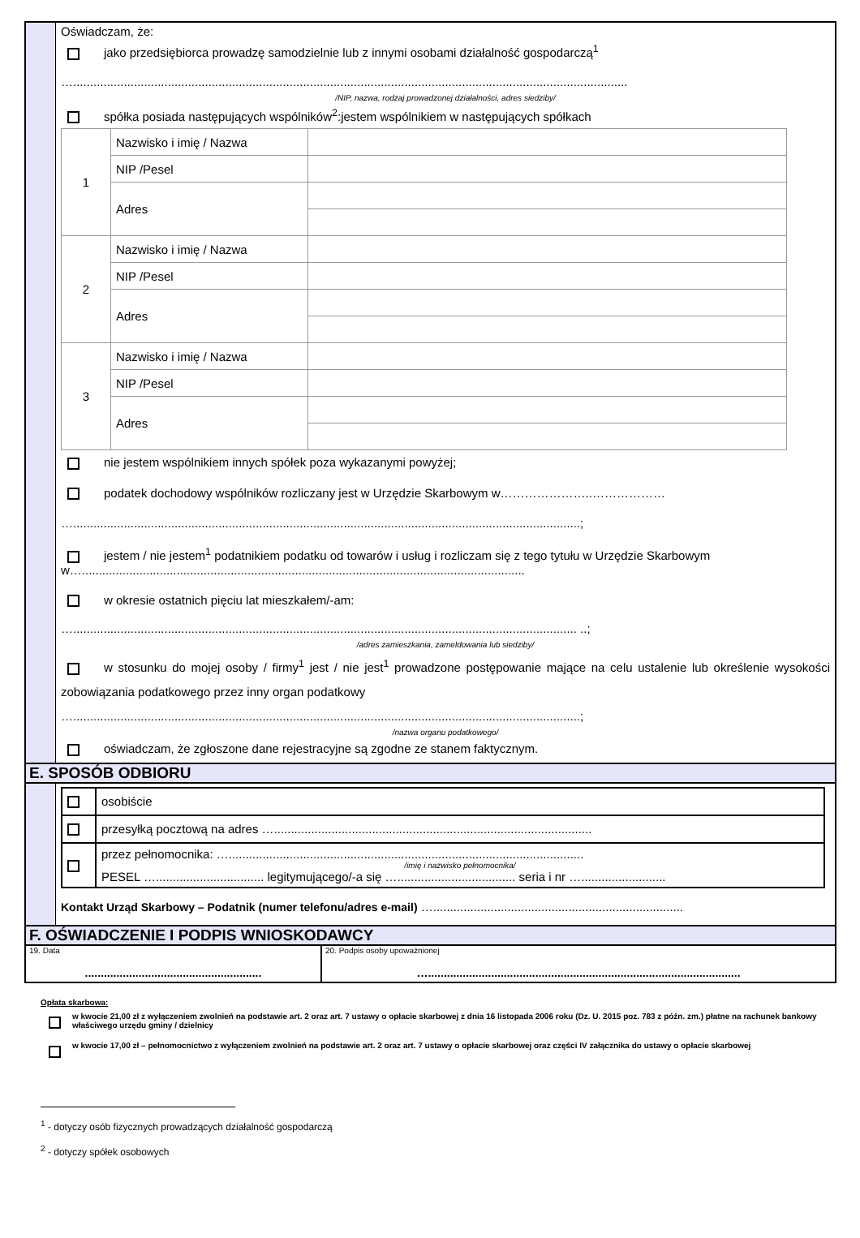Oświadczam, że:
jako przedsiębiorca prowadzę samodzielnie lub z innymi osobami działalność gospodarczą<sup>1</sup>
…....................................................................................................................................................................
/NIP, nazwa, rodzaj prowadzonej działalności, adres siedziby/
spółka posiada następujących wspólników<sup>2</sup>:jestem wspólnikiem w następujących spółkach
| 1 | Nazwisko i imię / Nazwa | |
| | NIP /Pesel | |
| | Adres | |
| 2 | Nazwisko i imię / Nazwa | |
| | NIP /Pesel | |
| | Adres | |
| 3 | Nazwisko i imię / Nazwa | |
| | NIP /Pesel | |
| | Adres | |
nie jestem wspólnikiem innych spółek poza wykazanymi powyżej;
podatek dochodowy wspólników rozliczany jest w Urzędzie Skarbowym w…………………..………………
…......................................................................................................................................................;
jestem / nie jestem<sup>1</sup> podatnikiem podatku od towarów i usług i rozliczam się z tego tytułu w Urzędzie Skarbowym w…...................................................................................................................................
w okresie ostatnich pięciu lat mieszkałem/-am:
…..................................................................................................................................................... ..;
/adres zamieszkania, zameldowania lub siedziby/
w stosunku do mojej osoby / firmy<sup>1</sup> jest / nie jest<sup>1</sup> prowadzone postępowanie mające na celu ustalenie lub określenie wysokości zobowiązania podatkowego przez inny organ podatkowy
…......................................................................................................................................................;
/nazwa organu podatkowego/
oświadczam, że zgłoszone dane rejestracyjne są zgodne ze stanem faktycznym.
E. SPOSÓB ODBIORU
| | osobiście |
| | przesyłką pocztową na adres ….............................................................................................. |
| | przez pełnomocnika: …......................................................................................................... /imię i nazwisko pełnomocnika/ PESEL …................................ legitymującego/-a się …................................... seria i nr …......................... |
Kontakt Urząd Skarbowy – Podatnik (numer telefonu/adres e-mail) …..........................................................................
F. OŚWIADCZENIE I PODPIS WNIOSKODAWCY
19. Data
........................................................
20. Podpis osoby upoważnionej
…...................................................................................................
Opłata skarbowa:
w kwocie 21,00 zł z wyłączeniem zwolnień na podstawie art. 2 oraz art. 7 ustawy o opłacie skarbowej z dnia 16 listopada 2006 roku (Dz. U. 2015 poz. 783 z późn. zm.) płatne na rachunek bankowy właściwego urzędu gminy / dzielnicy
w kwocie 17,00 zł – pełnomocnictwo z wyłączeniem zwolnień na podstawie art. 2 oraz art. 7 ustawy o opłacie skarbowej oraz części IV załącznika do ustawy o opłacie skarbowej
<sup>1</sup> - dotyczy osób fizycznych prowadzących działalność gospodarczą
<sup>2</sup> - dotyczy spółek osobowych